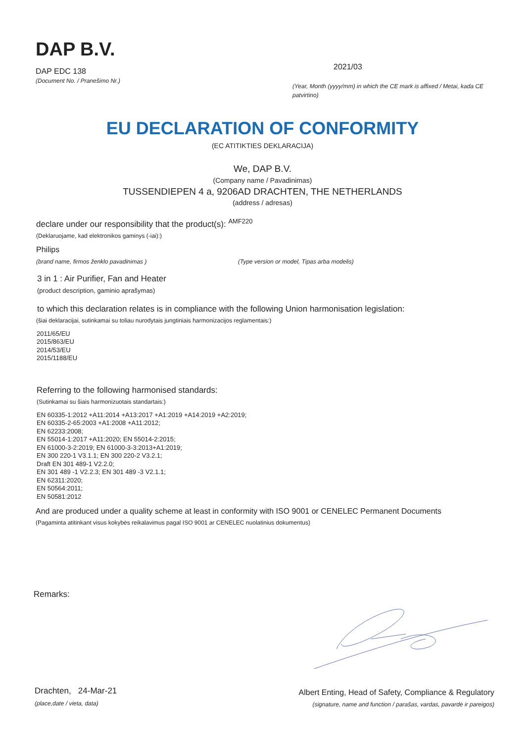DAP B.V.
DAP EDC 138
(Document No. / Pranešimo Nr.)
2021/03
(Year, Month (yyyy/mm) in which the CE mark is affixed / Metai, kada CE patvirtino)
EU DECLARATION OF CONFORMITY
(EC ATITIKTIES DEKLARACIJA)
We, DAP B.V.
(Company name / Pavadinimas)
TUSSENDIEPEN 4 a, 9206AD DRACHTEN, THE NETHERLANDS
(address / adresas)
declare under our responsibility that the product(s): <sup>AMF220</sup>
(Deklaruojame, kad elektronikos gaminys (-iai):)
Philips
(brand name, firmos ženklo pavadinimas ) (Type version or model, Tipas arba modelis)
3 in 1 : Air Purifier, Fan and Heater
(product description, gaminio aprašymas)
to which this declaration relates is in compliance with the following Union harmonisation legislation:
(šiai deklaracijai, sutinkamai su toliau nurodytais jungtiniais harmonizacijos reglamentais:)
2011/65/EU
2015/863/EU
2014/53/EU
2015/1188/EU
Referring to the following harmonised standards:
(Sutinkamai su šiais harmonizuotais standartais:)
EN 60335-1:2012 +A11:2014 +A13:2017 +A1:2019 +A14:2019 +A2:2019;
EN 60335-2-65:2003 +A1:2008 +A11:2012;
EN 62233:2008;
EN 55014-1:2017 +A11:2020; EN 55014-2:2015;
EN 61000-3-2:2019; EN 61000-3-3:2013+A1:2019;
EN 300 220-1 V3.1.1; EN 300 220-2 V3.2.1;
Draft EN 301 489-1 V2.2.0;
EN 301 489 -1 V2.2.3; EN 301 489 -3 V2.1.1;
EN 62311:2020;
EN 50564:2011;
EN 50581:2012
And are produced under a quality scheme at least in conformity with ISO 9001 or CENELEC Permanent Documents
(Pagaminta atitinkant visus kokybės reikalavimus pagal ISO 9001 ar CENELEC nuolatinius dokumentus)
Remarks:
Drachten, 24-Mar-21
(place,date / vieta, data)
Albert Enting, Head of Safety, Compliance & Regulatory
(signature, name and function / parašas, vardas, pavardė ir pareigos)